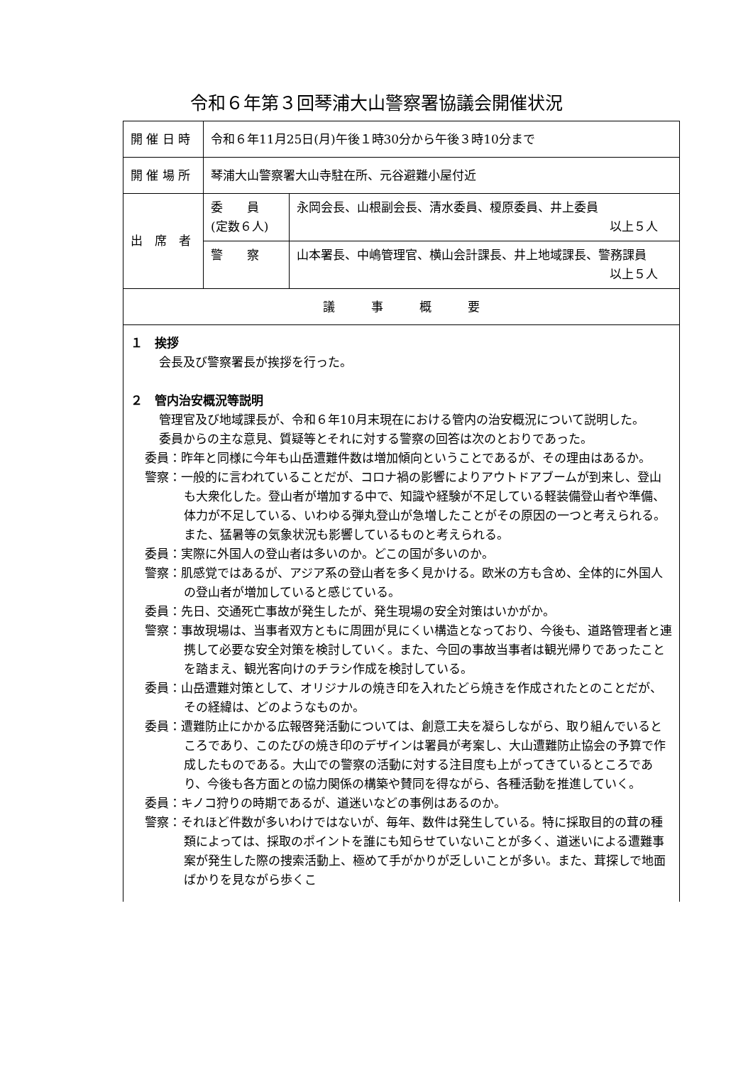令和６年第３回琴浦大山警察署協議会開催状況
| 開 催 日 時 | 令和６年11月25日(月)午後１時30分から午後３時10分まで | |
| 開 催 場 所 | 琴浦大山警察署大山寺駐在所、元谷避難小屋付近 | |
| 出 席 者 | 委 員 (定数６人) | 永岡会長、山根副会長、清水委員、榎原委員、井上委員 以上５人 |
| | 警 察 | 山本署長、中嶋管理官、横山会計課長、井上地域課長、警務課員 以上５人 |
| 議 事 概 要 | | |
| １ 挨拶 会長及び警察署長が挨拶を行った。 ２ 管内治安概況等説明 管理官及び地域課長が、令和６年10月末現在における管内の治安概況について説明した。 委員からの主な意見、質疑等とそれに対する警察の回答は次のとおりであった。 委員：昨年と同様に今年も山岳遭難件数は増加傾向ということであるが、その理由はあるか。 警察：一般的に言われていることだが、コロナ禍の影響によりアウトドアブームが到来し、登山も大衆化した。登山者が増加する中で、知識や経験が不足している軽装備登山者や準備、体力が不足している、いわゆる弾丸登山が急増したことがその原因の一つと考えられる。また、猛暑等の気象状況も影響しているものと考えられる。 委員：実際に外国人の登山者は多いのか。どこの国が多いのか。 警察：肌感覚ではあるが、アジア系の登山者を多く見かける。欧米の方も含め、全体的に外国人の登山者が増加していると感じている。 委員：先日、交通死亡事故が発生したが、発生現場の安全対策はいかがか。 警察：事故現場は、当事者双方ともに周囲が見にくい構造となっており、今後も、道路管理者と連携して必要な安全対策を検討していく。また、今回の事故当事者は観光帰りであったことを踏まえ、観光客向けのチラシ作成を検討している。 委員：山岳遭難対策として、オリジナルの焼き印を入れたどら焼きを作成されたとのことだが、その経緯は、どのようなものか。 委員：遭難防止にかかる広報啓発活動については、創意工夫を凝らしながら、取り組んでいるところであり、このたびの焼き印のデザインは署員が考案し、大山遭難防止協会の予算で作成したものである。大山での警察の活動に対する注目度も上がってきているところであり、今後も各方面との協力関係の構築や賛同を得ながら、各種活動を推進していく。 委員：キノコ狩りの時期であるが、道迷いなどの事例はあるのか。 警察：それほど件数が多いわけではないが、毎年、数件は発生している。特に採取目的の茸の種類によっては、採取のポイントを誰にも知らせていないことが多く、道迷いによる遭難事案が発生した際の捜索活動上、極めて手がかりが乏しいことが多い。また、茸探しで地面ばかりを見ながら歩くこ | | |